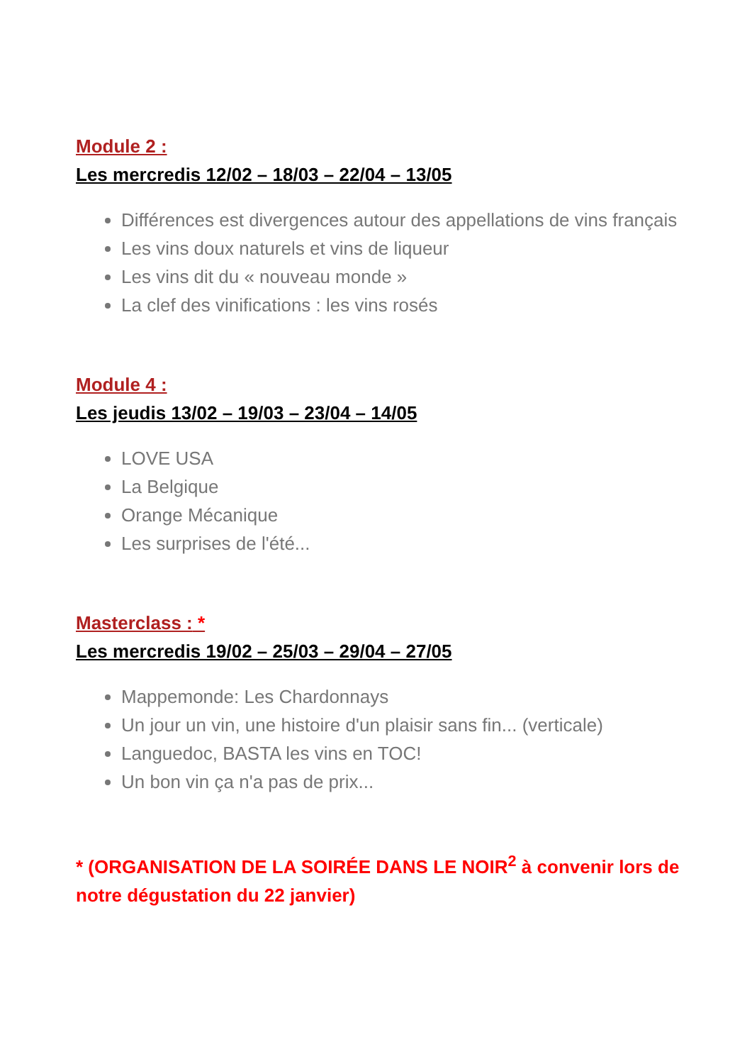Module 2 :
Les mercredis 12/02 – 18/03 – 22/04 – 13/05
Différences est divergences autour des appellations de vins français
Les vins doux naturels et vins de liqueur
Les vins dit du « nouveau monde »
La clef des vinifications : les vins rosés
Module 4 :
Les jeudis 13/02 – 19/03 – 23/04 – 14/05
LOVE USA
La Belgique
Orange Mécanique
Les surprises de l'été...
Masterclass : *
Les mercredis 19/02 – 25/03 – 29/04 – 27/05
Mappemonde: Les Chardonnays
Un jour un vin, une histoire d'un plaisir sans fin... (verticale)
Languedoc, BASTA les vins en TOC!
Un bon vin ça n'a pas de prix...
* (ORGANISATION DE LA SOIRÉE DANS LE NOIR<sup>2</sup> à convenir lors de notre dégustation du 22 janvier)